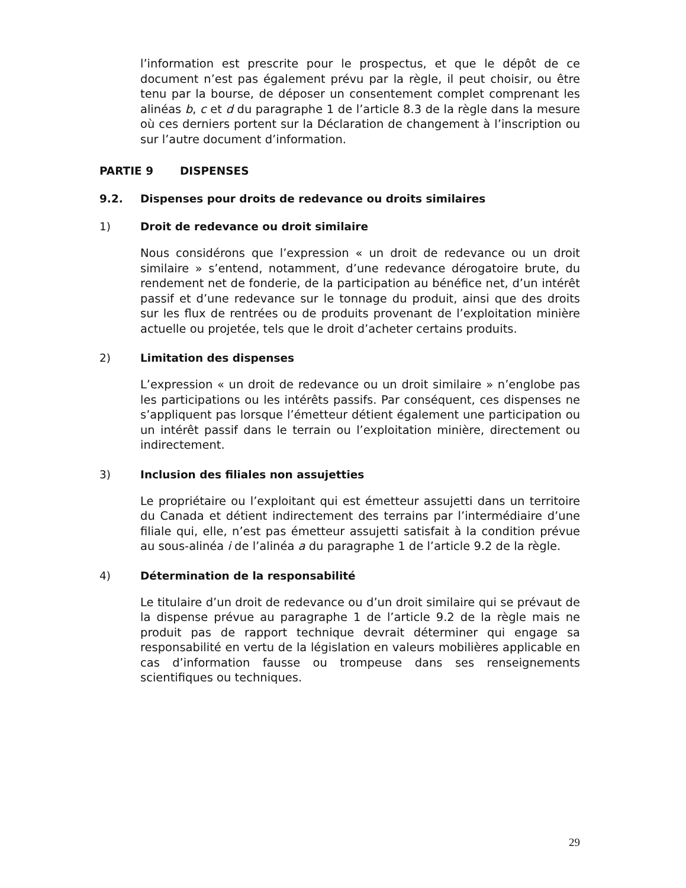l’information est prescrite pour le prospectus, et que le dépôt de ce document n’est pas également prévu par la règle, il peut choisir, ou être tenu par la bourse, de déposer un consentement complet comprenant les alinéas b, c et d du paragraphe 1 de l’article 8.3 de la règle dans la mesure où ces derniers portent sur la Déclaration de changement à l’inscription ou sur l’autre document d’information.
PARTIE 9 DISPENSES
9.2. Dispenses pour droits de redevance ou droits similaires
1) Droit de redevance ou droit similaire
Nous considérons que l’expression « un droit de redevance ou un droit similaire » s’entend, notamment, d’une redevance dérogatoire brute, du rendement net de fonderie, de la participation au bénéfice net, d’un intérêt passif et d’une redevance sur le tonnage du produit, ainsi que des droits sur les flux de rentrées ou de produits provenant de l’exploitation minière actuelle ou projetée, tels que le droit d’acheter certains produits.
2) Limitation des dispenses
L’expression « un droit de redevance ou un droit similaire » n’englobe pas les participations ou les intérêts passifs. Par conséquent, ces dispenses ne s’appliquent pas lorsque l’émetteur détient également une participation ou un intérêt passif dans le terrain ou l’exploitation minière, directement ou indirectement.
3) Inclusion des filiales non assujetties
Le propriétaire ou l’exploitant qui est émetteur assujetti dans un territoire du Canada et détient indirectement des terrains par l’intermédiaire d’une filiale qui, elle, n’est pas émetteur assujetti satisfait à la condition prévue au sous-alinéa i de l’alinéa a du paragraphe 1 de l’article 9.2 de la règle.
4) Détermination de la responsabilité
Le titulaire d’un droit de redevance ou d’un droit similaire qui se prévaut de la dispense prévue au paragraphe 1 de l’article 9.2 de la règle mais ne produit pas de rapport technique devrait déterminer qui engage sa responsabilité en vertu de la législation en valeurs mobilières applicable en cas d’information fausse ou trompeuse dans ses renseignements scientifiques ou techniques.
29